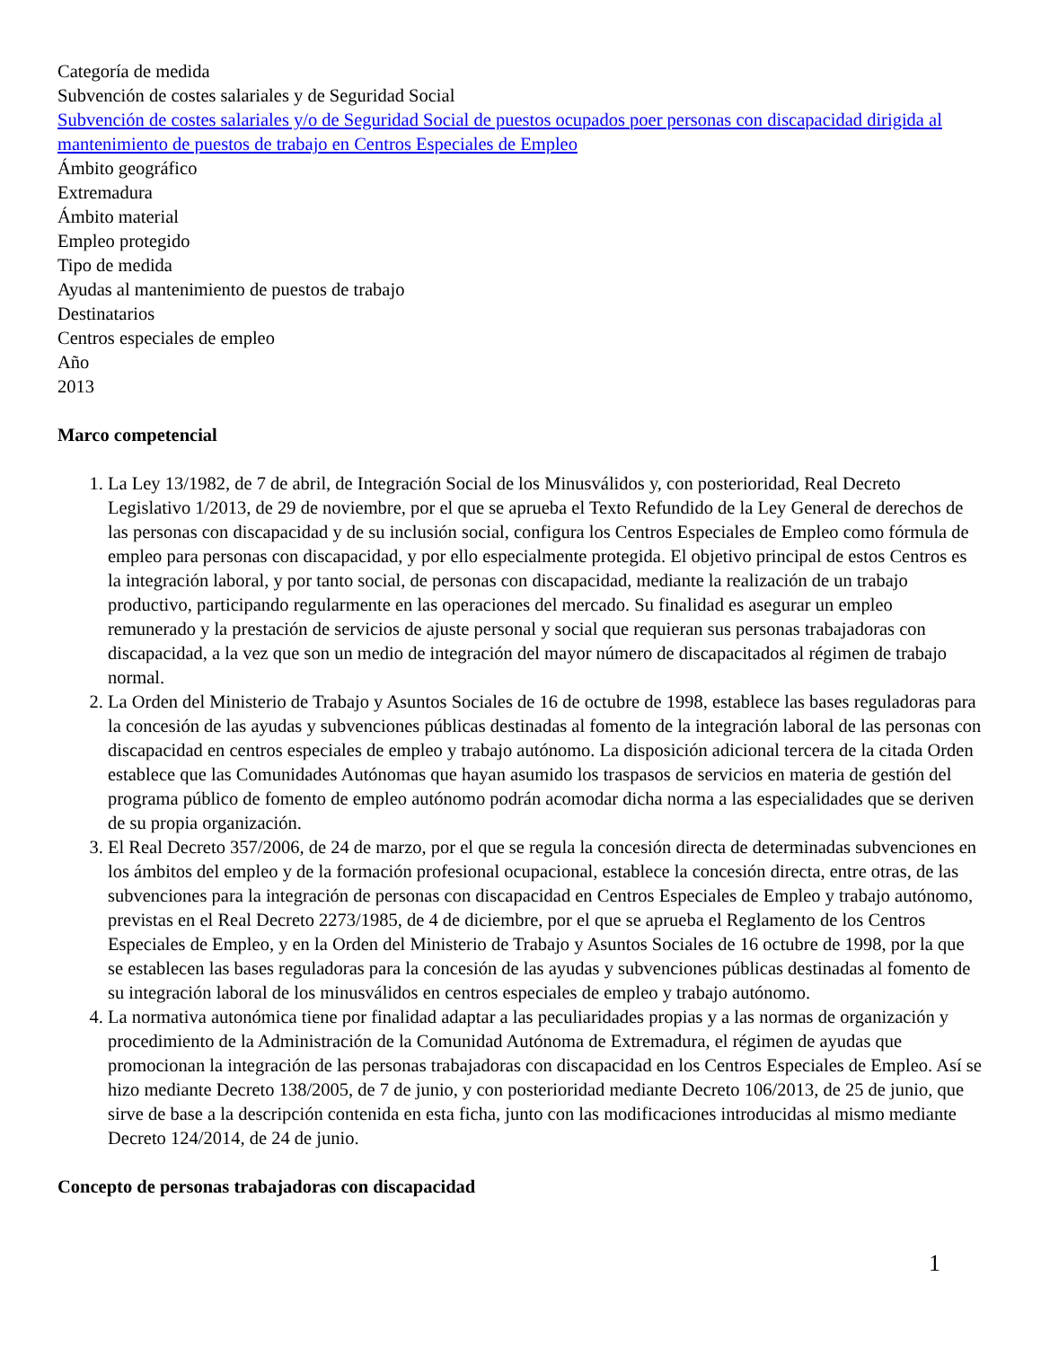Categoría de medida
Subvención de costes salariales y de Seguridad Social
Subvención de costes salariales y/o de Seguridad Social de puestos ocupados poer personas con discapacidad dirigida al mantenimiento de puestos de trabajo en Centros Especiales de Empleo
Ámbito geográfico
Extremadura
Ámbito material
Empleo protegido
Tipo de medida
Ayudas al mantenimiento de puestos de trabajo
Destinatarios
Centros especiales de empleo
Año
2013
Marco competencial
1. La Ley 13/1982, de 7 de abril, de Integración Social de los Minusválidos y, con posterioridad, Real Decreto Legislativo 1/2013, de 29 de noviembre, por el que se aprueba el Texto Refundido de la Ley General de derechos de las personas con discapacidad y de su inclusión social, configura los Centros Especiales de Empleo como fórmula de empleo para personas con discapacidad, y por ello especialmente protegida. El objetivo principal de estos Centros es la integración laboral, y por tanto social, de personas con discapacidad, mediante la realización de un trabajo productivo, participando regularmente en las operaciones del mercado. Su finalidad es asegurar un empleo remunerado y la prestación de servicios de ajuste personal y social que requieran sus personas trabajadoras con discapacidad, a la vez que son un medio de integración del mayor número de discapacitados al régimen de trabajo normal.
2. La Orden del Ministerio de Trabajo y Asuntos Sociales de 16 de octubre de 1998, establece las bases reguladoras para la concesión de las ayudas y subvenciones públicas destinadas al fomento de la integración laboral de las personas con discapacidad en centros especiales de empleo y trabajo autónomo. La disposición adicional tercera de la citada Orden establece que las Comunidades Autónomas que hayan asumido los traspasos de servicios en materia de gestión del programa público de fomento de empleo autónomo podrán acomodar dicha norma a las especialidades que se deriven de su propia organización.
3. El Real Decreto 357/2006, de 24 de marzo, por el que se regula la concesión directa de determinadas subvenciones en los ámbitos del empleo y de la formación profesional ocupacional, establece la concesión directa, entre otras, de las subvenciones para la integración de personas con discapacidad en Centros Especiales de Empleo y trabajo autónomo, previstas en el Real Decreto 2273/1985, de 4 de diciembre, por el que se aprueba el Reglamento de los Centros Especiales de Empleo, y en la Orden del Ministerio de Trabajo y Asuntos Sociales de 16 octubre de 1998, por la que se establecen las bases reguladoras para la concesión de las ayudas y subvenciones públicas destinadas al fomento de su integración laboral de los minusválidos en centros especiales de empleo y trabajo autónomo.
4. La normativa autonómica tiene por finalidad adaptar a las peculiaridades propias y a las normas de organización y procedimiento de la Administración de la Comunidad Autónoma de Extremadura, el régimen de ayudas que promocionan la integración de las personas trabajadoras con discapacidad en los Centros Especiales de Empleo. Así se hizo mediante Decreto 138/2005, de 7 de junio, y con posterioridad mediante Decreto 106/2013, de 25 de junio, que sirve de base a la descripción contenida en esta ficha, junto con las modificaciones introducidas al mismo mediante Decreto 124/2014, de 24 de junio.
Concepto de personas trabajadoras con discapacidad
1